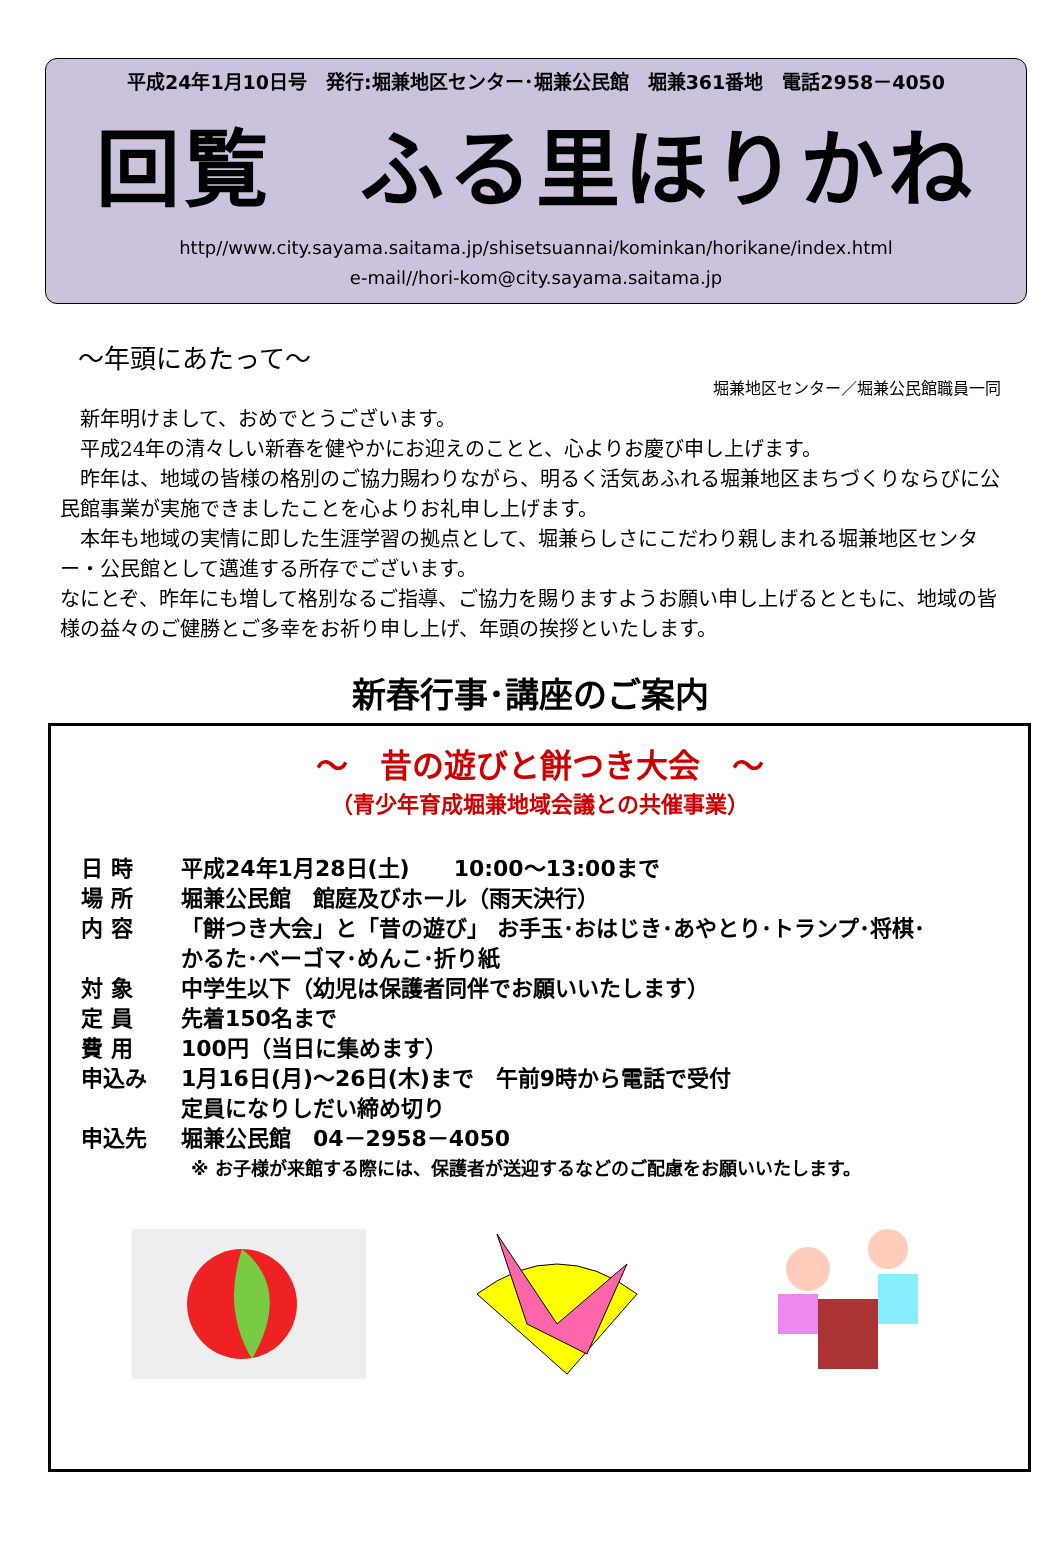平成24年1月10日号　発行:堀兼地区センター･堀兼公民館　堀兼361番地　電話2958－4050
回覧　ふる里ほりかね
http//www.city.sayama.saitama.jp/shisetsuannai/kominkan/horikane/index.html
e-mail//hori-kom@city.sayama.saitama.jp
～年頭にあたって～
堀兼地区センター／堀兼公民館職員一同
　新年明けまして、おめでとうございます。
　平成24年の清々しい新春を健やかにお迎えのことと、心よりお慶び申し上げます。
　昨年は、地域の皆様の格別のご協力賜わりながら、明るく活気あふれる堀兼地区まちづくりならびに公民館事業が実施できましたことを心よりお礼申し上げます。
　本年も地域の実情に即した生涯学習の拠点として、堀兼らしさにこだわり親しまれる堀兼地区センター・公民館として邁進する所存でございます。
なにとぞ、昨年にも増して格別なるご指導、ご協力を賜りますようお願い申し上げるとともに、地域の皆様の益々のご健勝とご多幸をお祈り申し上げ、年頭の挨拶といたします。
新春行事･講座のご案内
～　昔の遊びと餅つき大会　～
（青少年育成堀兼地域会議との共催事業）
日 時 平成24年1月28日(土)　　10:00～13:00まで
場 所 堀兼公民館　館庭及びホール（雨天決行）
内 容 「餅つき大会」と「昔の遊び」 お手玉･おはじき･あやとり･トランプ･将棋･
かるた･ベーゴマ･めんこ･折り紙
対 象 中学生以下（幼児は保護者同伴でお願いいたします）
定 員 先着150名まで
費 用 100円（当日に集めます）
申込み 1月16日(月)～26日(木)まで　午前9時から電話で受付
定員になりしだい締め切り
申込先 堀兼公民館　04－2958－4050
※ お子様が来館する際には、保護者が送迎するなどのご配慮をお願いいたします。